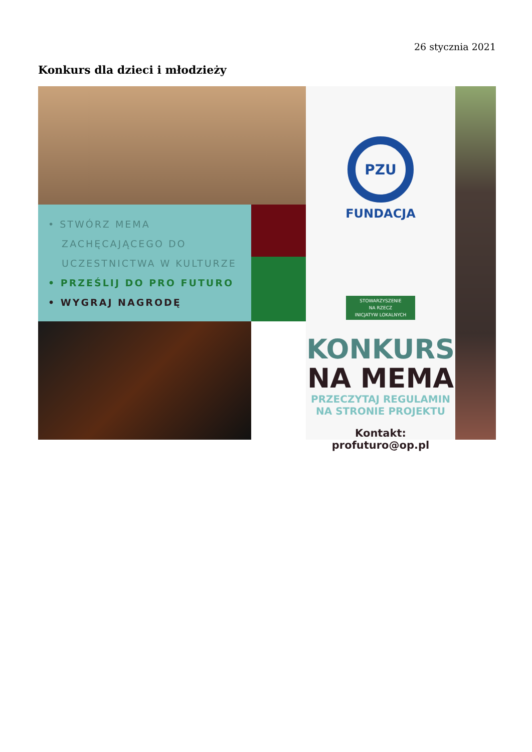26 stycznia 2021
Konkurs dla dzieci i młodzieży
• STWÓRZ MEMA
ZACHĘCAJĄCEGO DO
UCZESTNICTWA W KULTURZE
• PRZEŚLIJ DO PRO FUTURO
• WYGRAJ NAGRODĘ
PZU
FUNDACJA
STOWARZYSZENIE
NA RZECZ
INICJATYW LOKALNYCH
KONKURS
NA MEMA
PRZECZYTAJ REGULAMIN
NA STRONIE PROJEKTU
Kontakt: profuturo@op.pl